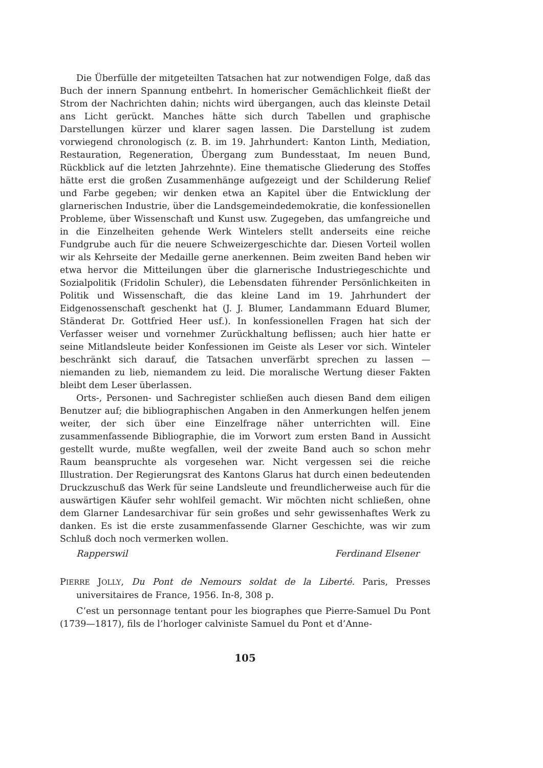Die Überfülle der mitgeteilten Tatsachen hat zur notwendigen Folge, daß das Buch der innern Spannung entbehrt. In homerischer Gemächlichkeit fließt der Strom der Nachrichten dahin; nichts wird übergangen, auch das kleinste Detail ans Licht gerückt. Manches hätte sich durch Tabellen und graphische Darstellungen kürzer und klarer sagen lassen. Die Darstellung ist zudem vorwiegend chronologisch (z. B. im 19. Jahrhundert: Kanton Linth, Mediation, Restauration, Regeneration, Übergang zum Bundesstaat, Im neuen Bund, Rückblick auf die letzten Jahrzehnte). Eine thematische Gliederung des Stoffes hätte erst die großen Zusammenhänge aufgezeigt und der Schilderung Relief und Farbe gegeben; wir denken etwa an Kapitel über die Entwicklung der glarnerischen Industrie, über die Landsgemeindedemokratie, die konfessionellen Probleme, über Wissenschaft und Kunst usw. Zugegeben, das umfangreiche und in die Einzelheiten gehende Werk Wintelers stellt anderseits eine reiche Fundgrube auch für die neuere Schweizergeschichte dar. Diesen Vorteil wollen wir als Kehrseite der Medaille gerne anerkennen. Beim zweiten Band heben wir etwa hervor die Mitteilungen über die glarnerische Industriegeschichte und Sozialpolitik (Fridolin Schuler), die Lebensdaten führender Persönlichkeiten in Politik und Wissenschaft, die das kleine Land im 19. Jahrhundert der Eidgenossenschaft geschenkt hat (J. J. Blumer, Landammann Eduard Blumer, Ständerat Dr. Gottfried Heer usf.). In konfessionellen Fragen hat sich der Verfasser weiser und vornehmer Zurückhaltung beflissen; auch hier hatte er seine Mitlandsleute beider Konfessionen im Geiste als Leser vor sich. Winteler beschränkt sich darauf, die Tatsachen unverfärbt sprechen zu lassen — niemanden zu lieb, niemandem zu leid. Die moralische Wertung dieser Fakten bleibt dem Leser überlassen.
Orts-, Personen- und Sachregister schließen auch diesen Band dem eiligen Benutzer auf; die bibliographischen Angaben in den Anmerkungen helfen jenem weiter, der sich über eine Einzelfrage näher unterrichten will. Eine zusammenfassende Bibliographie, die im Vorwort zum ersten Band in Aussicht gestellt wurde, mußte wegfallen, weil der zweite Band auch so schon mehr Raum beanspruchte als vorgesehen war. Nicht vergessen sei die reiche Illustration. Der Regierungsrat des Kantons Glarus hat durch einen bedeutenden Druckzuschuß das Werk für seine Landsleute und freundlicherweise auch für die auswärtigen Käufer sehr wohlfeil gemacht. Wir möchten nicht schließen, ohne dem Glarner Landesarchivar für sein großes und sehr gewissenhaftes Werk zu danken. Es ist die erste zusammenfassende Glarner Geschichte, was wir zum Schluß doch noch vermerken wollen.
Rapperswil Ferdinand Elsener
PIERRE JOLLY, Du Pont de Nemours soldat de la Liberté. Paris, Presses universitaires de France, 1956. In-8, 308 p.
C’est un personnage tentant pour les biographes que Pierre-Samuel Du Pont (1739—1817), fils de l’horloger calviniste Samuel du Pont et d’Anne-
105